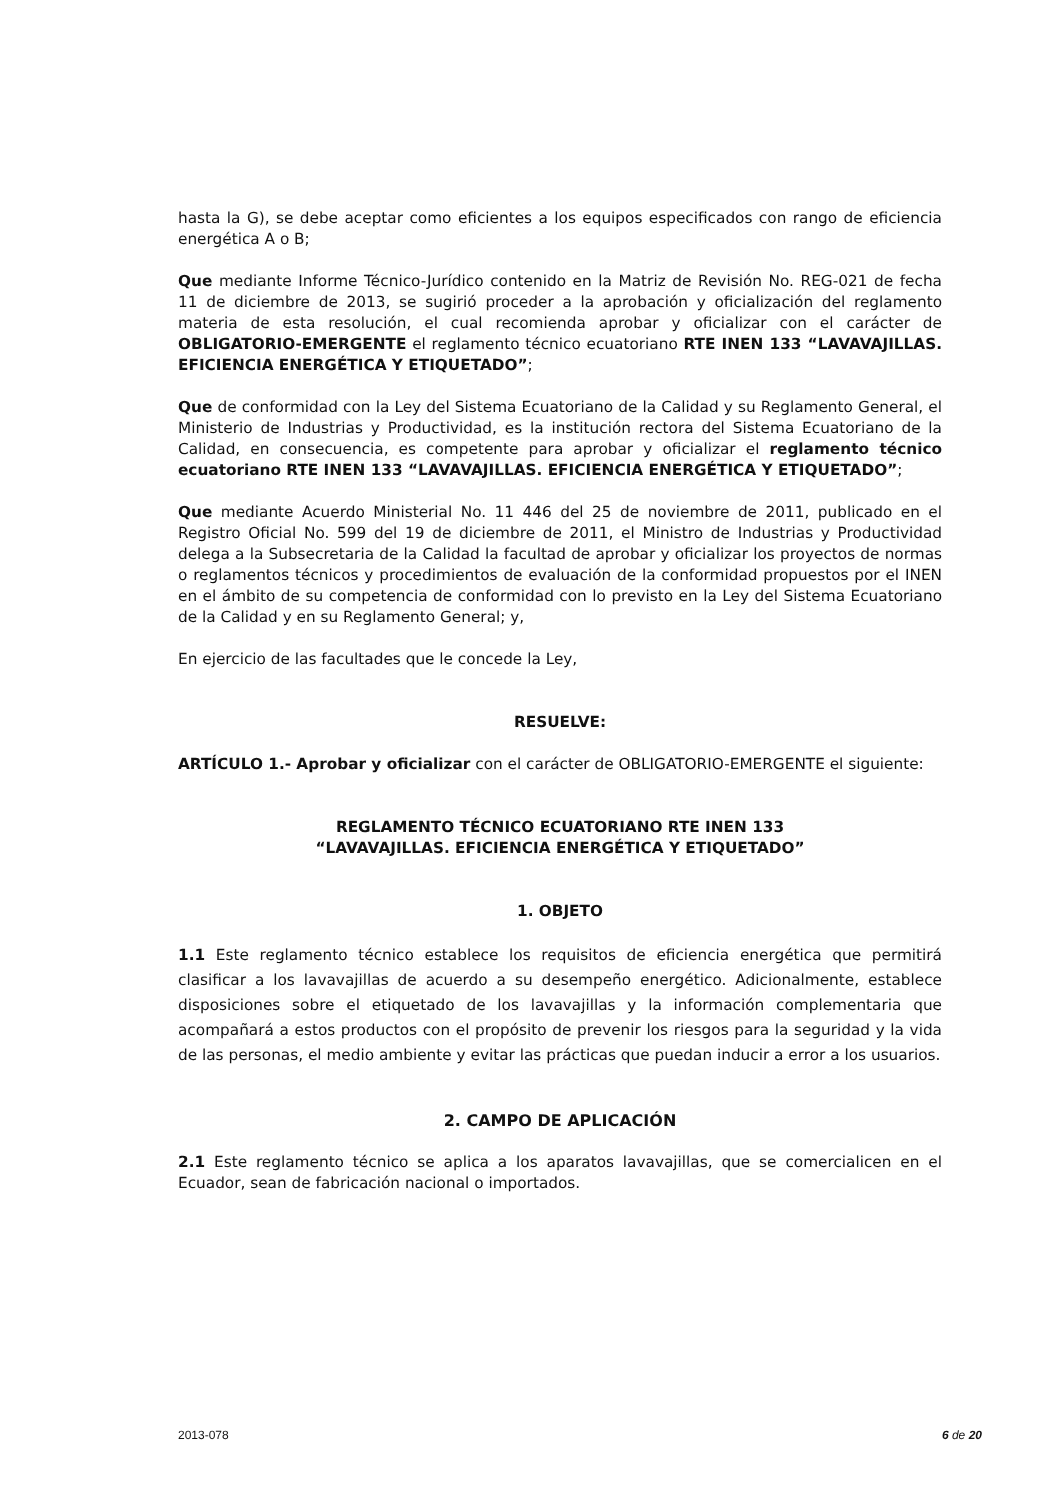hasta la G), se debe aceptar como eficientes a los equipos especificados con rango de eficiencia energética A o B;
Que mediante Informe Técnico-Jurídico contenido en la Matriz de Revisión No. REG-021 de fecha 11 de diciembre de 2013, se sugirió proceder a la aprobación y oficialización del reglamento materia de esta resolución, el cual recomienda aprobar y oficializar con el carácter de OBLIGATORIO-EMERGENTE el reglamento técnico ecuatoriano RTE INEN 133 “LAVAVAJILLAS. EFICIENCIA ENERGÉTICA Y ETIQUETADO”;
Que de conformidad con la Ley del Sistema Ecuatoriano de la Calidad y su Reglamento General, el Ministerio de Industrias y Productividad, es la institución rectora del Sistema Ecuatoriano de la Calidad, en consecuencia, es competente para aprobar y oficializar el reglamento técnico ecuatoriano RTE INEN 133 “LAVAVAJILLAS. EFICIENCIA ENERGÉTICA Y ETIQUETADO”;
Que mediante Acuerdo Ministerial No. 11 446 del 25 de noviembre de 2011, publicado en el Registro Oficial No. 599 del 19 de diciembre de 2011, el Ministro de Industrias y Productividad delega a la Subsecretaria de la Calidad la facultad de aprobar y oficializar los proyectos de normas o reglamentos técnicos y procedimientos de evaluación de la conformidad propuestos por el INEN en el ámbito de su competencia de conformidad con lo previsto en la Ley del Sistema Ecuatoriano de la Calidad y en su Reglamento General; y,
En ejercicio de las facultades que le concede la Ley,
RESUELVE:
ARTÍCULO 1.- Aprobar y oficializar con el carácter de OBLIGATORIO-EMERGENTE el siguiente:
REGLAMENTO TÉCNICO ECUATORIANO RTE INEN 133
“LAVAVAJILLAS. EFICIENCIA ENERGÉTICA Y ETIQUETADO”
1. OBJETO
1.1 Este reglamento técnico establece los requisitos de eficiencia energética que permitirá clasificar a los lavavajillas de acuerdo a su desempeño energético. Adicionalmente, establece disposiciones sobre el etiquetado de los lavavajillas y la información complementaria que acompañará a estos productos con el propósito de prevenir los riesgos para la seguridad y la vida de las personas, el medio ambiente y evitar las prácticas que puedan inducir a error a los usuarios.
2. CAMPO DE APLICACIÓN
2.1 Este reglamento técnico se aplica a los aparatos lavavajillas, que se comercialicen en el Ecuador, sean de fabricación nacional o importados.
2013-078 6 de 20